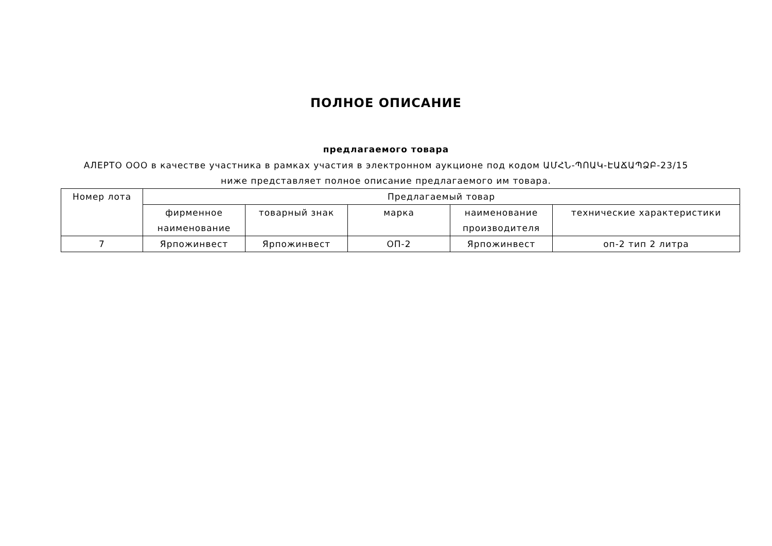ПОЛНОЕ ОПИСАНИЕ
предлагаемого товара
АЛЕРТО ООО в качестве участника в рамках участия в электронном аукционе под кодом ԱՄՀՆ-ՊՈԱԿ-ԷԱՃԱՊՁԲ-23/15 ниже представляет полное описание предлагаемого им товара.
| Номер лота | Предлагаемый товар | | | | |
| --- | --- | --- | --- | --- | --- |
| | фирменное наименование | товарный знак | марка | наименование производителя | технические характеристики |
| 7 | Ярпожинвест | Ярпожинвест | ОП-2 | Ярпожинвест | оп-2 тип 2 литра |